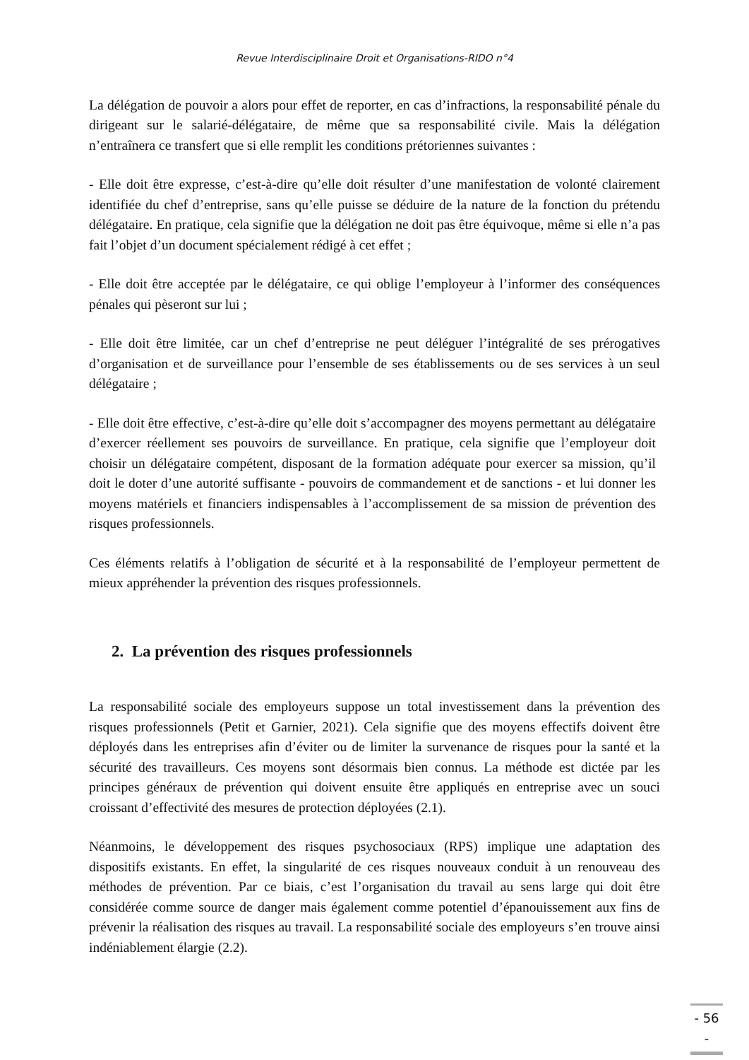Revue Interdisciplinaire Droit et Organisations-RIDO n°4
La délégation de pouvoir a alors pour effet de reporter, en cas d’infractions, la responsabilité pénale du dirigeant sur le salarié-délégataire, de même que sa responsabilité civile. Mais la délégation n’entraînera ce transfert que si elle remplit les conditions prétoriennes suivantes :
- Elle doit être expresse, c’est-à-dire qu’elle doit résulter d’une manifestation de volonté clairement identifiée du chef d’entreprise, sans qu’elle puisse se déduire de la nature de la fonction du prétendu délégataire. En pratique, cela signifie que la délégation ne doit pas être équivoque, même si elle n’a pas fait l’objet d’un document spécialement rédigé à cet effet ;
- Elle doit être acceptée par le délégataire, ce qui oblige l’employeur à l’informer des conséquences pénales qui pèseront sur lui ;
- Elle doit être limitée, car un chef d’entreprise ne peut déléguer l’intégralité de ses prérogatives d’organisation et de surveillance pour l’ensemble de ses établissements ou de ses services à un seul délégataire ;
- Elle doit être effective, c’est-à-dire qu’elle doit s’accompagner des moyens permettant au délégataire d’exercer réellement ses pouvoirs de surveillance. En pratique, cela signifie que l’employeur doit choisir un délégataire compétent, disposant de la formation adéquate pour exercer sa mission, qu’il doit le doter d’une autorité suffisante - pouvoirs de commandement et de sanctions - et lui donner les moyens matériels et financiers indispensables à l’accomplissement de sa mission de prévention des risques professionnels.
Ces éléments relatifs à l’obligation de sécurité et à la responsabilité de l’employeur permettent de mieux appréhender la prévention des risques professionnels.
2. La prévention des risques professionnels
La responsabilité sociale des employeurs suppose un total investissement dans la prévention des risques professionnels (Petit et Garnier, 2021). Cela signifie que des moyens effectifs doivent être déployés dans les entreprises afin d’éviter ou de limiter la survenance de risques pour la santé et la sécurité des travailleurs. Ces moyens sont désormais bien connus. La méthode est dictée par les principes généraux de prévention qui doivent ensuite être appliqués en entreprise avec un souci croissant d’effectivité des mesures de protection déployées (2.1).
Néanmoins, le développement des risques psychosociaux (RPS) implique une adaptation des dispositifs existants. En effet, la singularité de ces risques nouveaux conduit à un renouveau des méthodes de prévention. Par ce biais, c’est l’organisation du travail au sens large qui doit être considérée comme source de danger mais également comme potentiel d’épanouissement aux fins de prévenir la réalisation des risques au travail. La responsabilité sociale des employeurs s’en trouve ainsi indéniablement élargie (2.2).
- 56 -